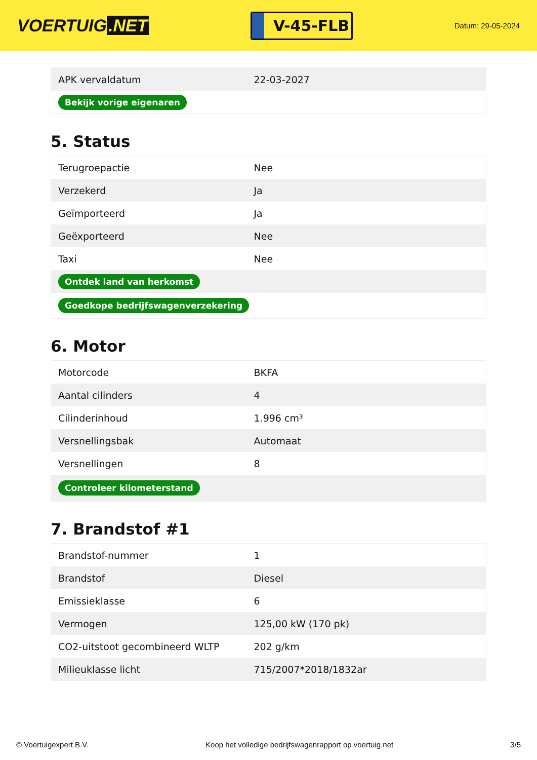VOERTUIG.NET
V-45-FLB
Datum: 29-05-2024
| APK vervaldatum | 22-03-2027 |
| Bekijk vorige eigenaren | |
5. Status
| Terugroepactie | Nee |
| Verzekerd | Ja |
| Geïmporteerd | Ja |
| Geëxporteerd | Nee |
| Taxi | Nee |
| Ontdek land van herkomst | |
| Goedkope bedrijfswagenverzekering | |
6. Motor
| Motorcode | BKFA |
| Aantal cilinders | 4 |
| Cilinderinhoud | 1.996 cm³ |
| Versnellingsbak | Automaat |
| Versnellingen | 8 |
| Controleer kilometerstand | |
7. Brandstof #1
| Brandstof-nummer | 1 |
| Brandstof | Diesel |
| Emissieklasse | 6 |
| Vermogen | 125,00 kW (170 pk) |
| CO2-uitstoot gecombineerd WLTP | 202 g/km |
| Milieuklasse licht | 715/2007*2018/1832ar |
© Voertuigexpert B.V. Koop het volledige bedrijfswagenrapport op voertuig.net 3/5